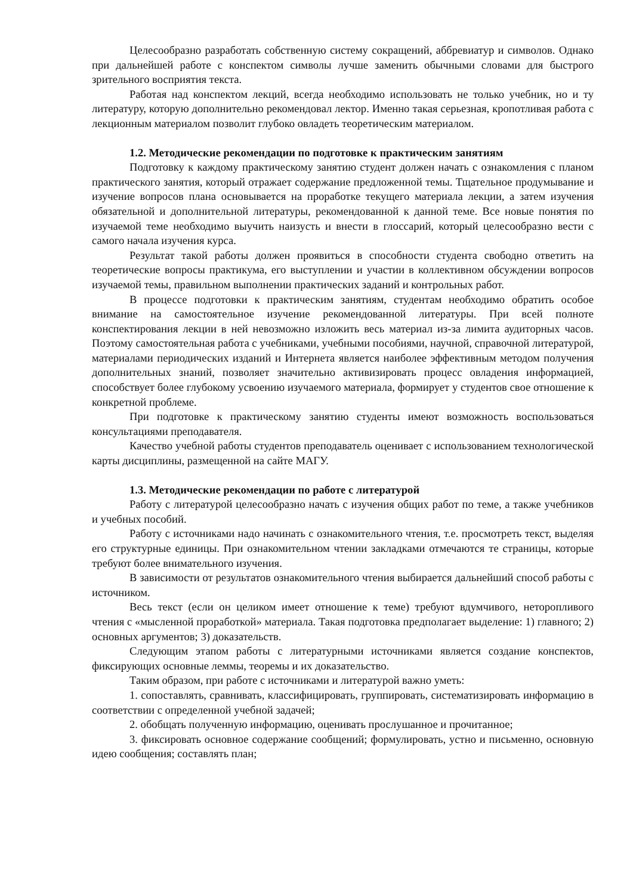Целесообразно разработать собственную систему сокращений, аббревиатур и символов. Однако при дальнейшей работе с конспектом символы лучше заменить обычными словами для быстрого зрительного восприятия текста.
Работая над конспектом лекций, всегда необходимо использовать не только учебник, но и ту литературу, которую дополнительно рекомендовал лектор. Именно такая серьезная, кропотливая работа с лекционным материалом позволит глубоко овладеть теоретическим материалом.
1.2. Методические рекомендации по подготовке к практическим занятиям
Подготовку к каждому практическому занятию студент должен начать с ознакомления с планом практического занятия, который отражает содержание предложенной темы. Тщательное продумывание и изучение вопросов плана основывается на проработке текущего материала лекции, а затем изучения обязательной и дополнительной литературы, рекомендованной к данной теме. Все новые понятия по изучаемой теме необходимо выучить наизусть и внести в глоссарий, который целесообразно вести с самого начала изучения курса.
Результат такой работы должен проявиться в способности студента свободно ответить на теоретические вопросы практикума, его выступлении и участии в коллективном обсуждении вопросов изучаемой темы, правильном выполнении практических заданий и контрольных работ.
В процессе подготовки к практическим занятиям, студентам необходимо обратить особое внимание на самостоятельное изучение рекомендованной литературы. При всей полноте конспектирования лекции в ней невозможно изложить весь материал из-за лимита аудиторных часов. Поэтому самостоятельная работа с учебниками, учебными пособиями, научной, справочной литературой, материалами периодических изданий и Интернета является наиболее эффективным методом получения дополнительных знаний, позволяет значительно активизировать процесс овладения информацией, способствует более глубокому усвоению изучаемого материала, формирует у студентов свое отношение к конкретной проблеме.
При подготовке к практическому занятию студенты имеют возможность воспользоваться консультациями преподавателя.
Качество учебной работы студентов преподаватель оценивает с использованием технологической карты дисциплины, размещенной на сайте МАГУ.
1.3. Методические рекомендации по работе с литературой
Работу с литературой целесообразно начать с изучения общих работ по теме, а также учебников и учебных пособий.
Работу с источниками надо начинать с ознакомительного чтения, т.е. просмотреть текст, выделяя его структурные единицы. При ознакомительном чтении закладками отмечаются те страницы, которые требуют более внимательного изучения.
В зависимости от результатов ознакомительного чтения выбирается дальнейший способ работы с источником.
Весь текст (если он целиком имеет отношение к теме) требуют вдумчивого, неторопливого чтения с «мысленной проработкой» материала. Такая подготовка предполагает выделение: 1) главного; 2) основных аргументов; 3) доказательств.
Следующим этапом работы с литературными источниками является создание конспектов, фиксирующих основные леммы, теоремы и их доказательство.
Таким образом, при работе с источниками и литературой важно уметь:
1. сопоставлять, сравнивать, классифицировать, группировать, систематизировать информацию в соответствии с определенной учебной задачей;
2. обобщать полученную информацию, оценивать прослушанное и прочитанное;
3. фиксировать основное содержание сообщений; формулировать, устно и письменно, основную идею сообщения; составлять план;